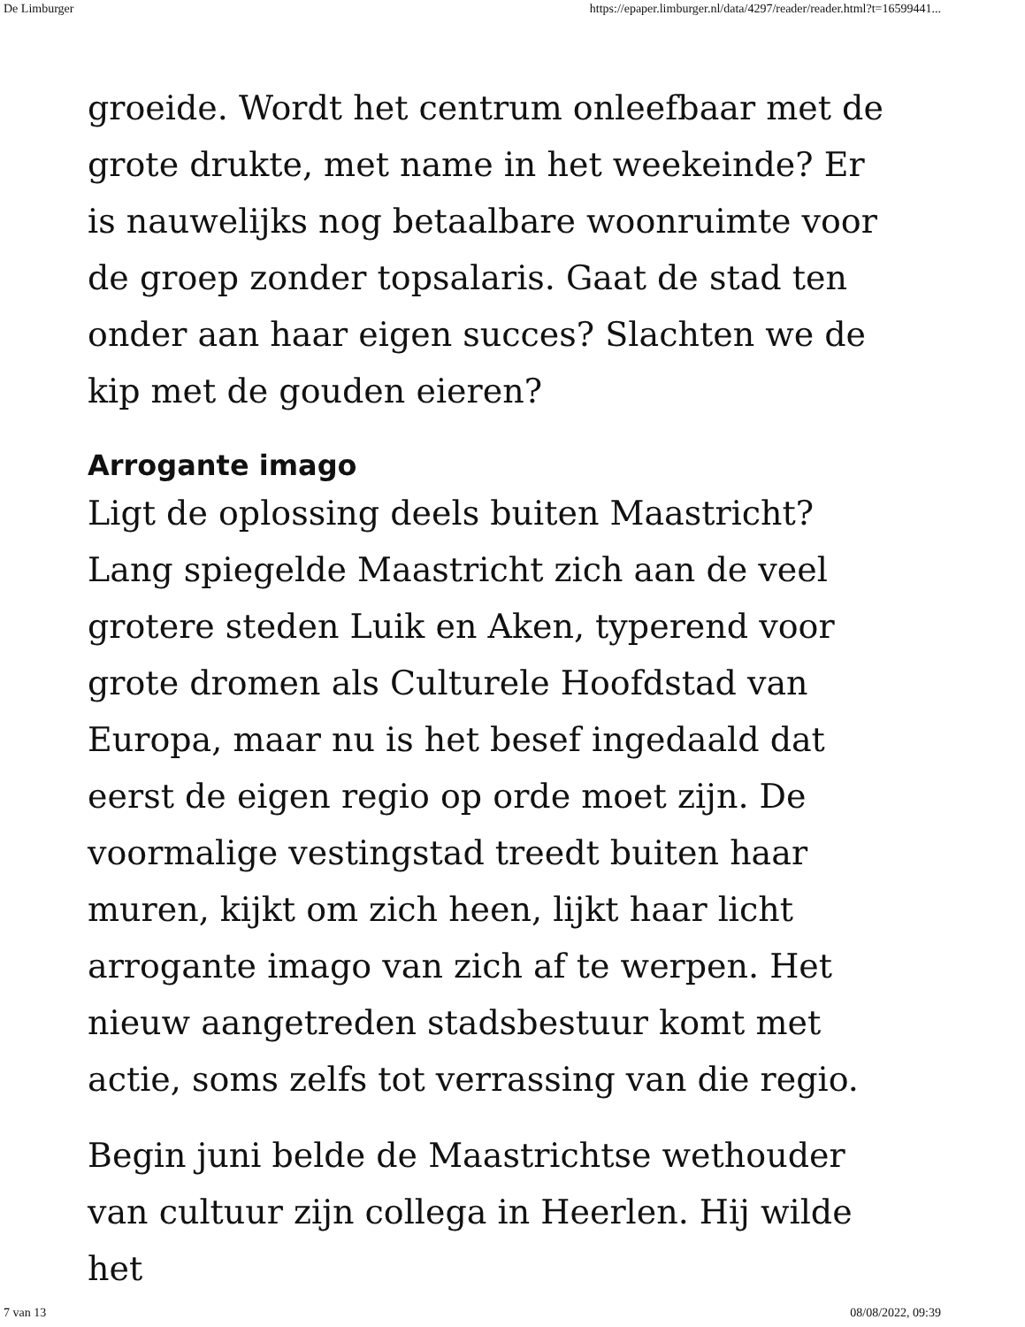De Limburger https://epaper.limburger.nl/data/4297/reader/reader.html?t=16599441...
groeide. Wordt het centrum onleefbaar met de grote drukte, met name in het weekeinde? Er is nauwelijks nog betaalbare woonruimte voor de groep zonder topsalaris. Gaat de stad ten onder aan haar eigen succes? Slachten we de kip met de gouden eieren?
Arrogante imago
Ligt de oplossing deels buiten Maastricht? Lang spiegelde Maastricht zich aan de veel grotere steden Luik en Aken, typerend voor grote dromen als Culturele Hoofdstad van Europa, maar nu is het besef ingedaald dat eerst de eigen regio op orde moet zijn. De voormalige vestingstad treedt buiten haar muren, kijkt om zich heen, lijkt haar licht arrogante imago van zich af te werpen. Het nieuw aangetreden stadsbestuur komt met actie, soms zelfs tot verrassing van die regio.
Begin juni belde de Maastrichtse wethouder van cultuur zijn collega in Heerlen. Hij wilde het
7 van 13 08/08/2022, 09:39